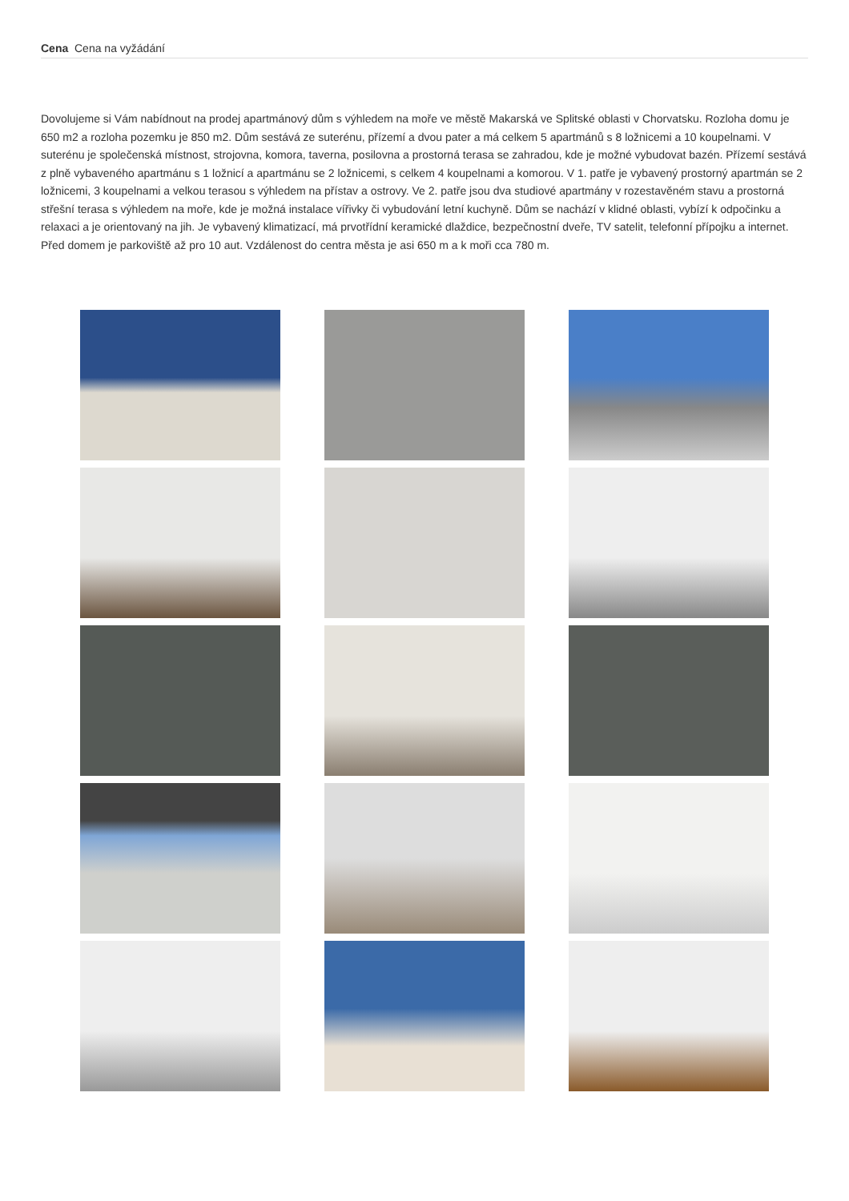Cena Cena na vyžádání
Dovolujeme si Vám nabídnout na prodej apartmánový dům s výhledem na moře ve městě Makarská ve Splitské oblasti v Chorvatsku. Rozloha domu je 650 m2 a rozloha pozemku je 850 m2. Dům sestává ze suterénu, přízemí a dvou pater a má celkem 5 apartmánů s 8 ložnicemi a 10 koupelnami. V suterénu je společenská místnost, strojovna, komora, taverna, posilovna a prostorná terasa se zahradou, kde je možné vybudovat bazén. Přízemí sestává z plně vybaveného apartmánu s 1 ložnicí a apartmánu se 2 ložnicemi, s celkem 4 koupelnami a komorou. V 1. patře je vybavený prostorný apartmán se 2 ložnicemi, 3 koupelnami a velkou terasou s výhledem na přístav a ostrovy. Ve 2. patře jsou dva studiové apartmány v rozestavěném stavu a prostorná střešní terasa s výhledem na moře, kde je možná instalace vířivky či vybudování letní kuchyně. Dům se nachází v klidné oblasti, vybízí k odpočinku a relaxaci a je orientovaný na jih. Je vybavený klimatizací, má prvotřídní keramické dlaždice, bezpečnostní dveře, TV satelit, telefonní přípojku a internet. Před domem je parkoviště až pro 10 aut. Vzdálenost do centra města je asi 650 m a k moři cca 780 m.